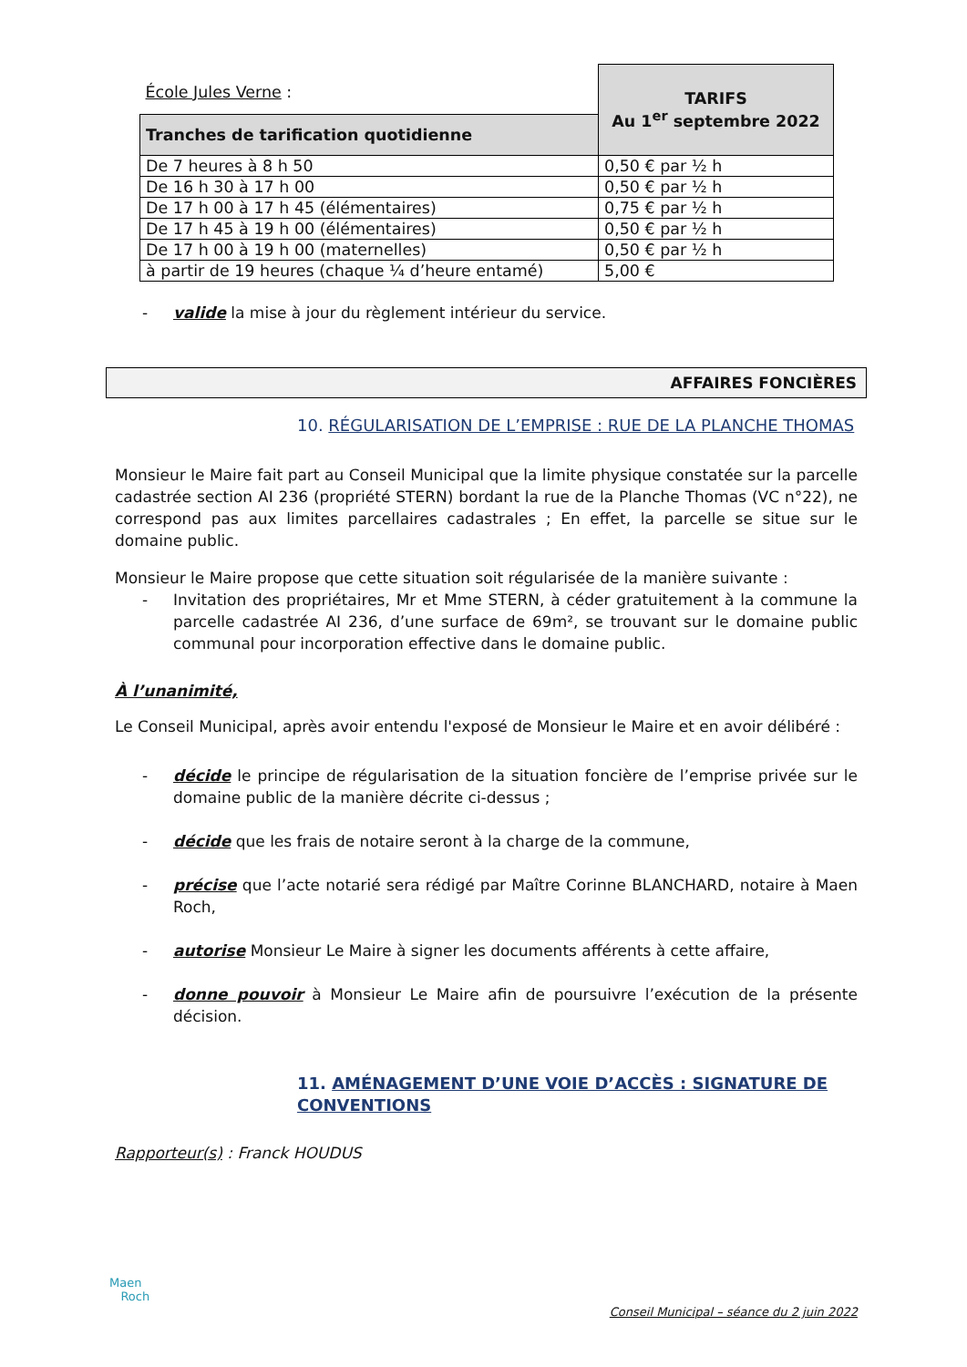| École Jules Verne : | TARIFS Au 1<sup>er</sup> septembre 2022 |
| Tranches de tarification quotidienne | |
| De 7 heures à 8 h 50 | 0,50 € par ½ h |
| De 16 h 30 à 17 h 00 | 0,50 € par ½ h |
| De 17 h 00 à 17 h 45 (élémentaires) | 0,75 € par ½ h |
| De 17 h 45 à 19 h 00 (élémentaires) | 0,50 € par ½ h |
| De 17 h 00 à 19 h 00 (maternelles) | 0,50 € par ½ h |
| à partir de 19 heures (chaque ¼ d’heure entamé) | 5,00 € |
- valide la mise à jour du règlement intérieur du service.
AFFAIRES FONCIÈRES
10. RÉGULARISATION DE L’EMPRISE : RUE DE LA PLANCHE THOMAS
Monsieur le Maire fait part au Conseil Municipal que la limite physique constatée sur la parcelle cadastrée section AI 236 (propriété STERN) bordant la rue de la Planche Thomas (VC n°22), ne correspond pas aux limites parcellaires cadastrales ; En effet, la parcelle se situe sur le domaine public.
Monsieur le Maire propose que cette situation soit régularisée de la manière suivante :
- Invitation des propriétaires, Mr et Mme STERN, à céder gratuitement à la commune la parcelle cadastrée AI 236, d’une surface de 69m², se trouvant sur le domaine public communal pour incorporation effective dans le domaine public.
À l’unanimité,
Le Conseil Municipal, après avoir entendu l'exposé de Monsieur le Maire et en avoir délibéré :
- décide le principe de régularisation de la situation foncière de l’emprise privée sur le domaine public de la manière décrite ci-dessus ;
- décide que les frais de notaire seront à la charge de la commune,
- précise que l’acte notarié sera rédigé par Maître Corinne BLANCHARD, notaire à Maen Roch,
- autorise Monsieur Le Maire à signer les documents afférents à cette affaire,
- donne pouvoir à Monsieur Le Maire afin de poursuivre l’exécution de la présente décision.
11. AMÉNAGEMENT D’UNE VOIE D’ACCÈS : SIGNATURE DE CONVENTIONS
Rapporteur(s) : Franck HOUDUS
Maen
Roch
Conseil Municipal – séance du 2 juin 2022